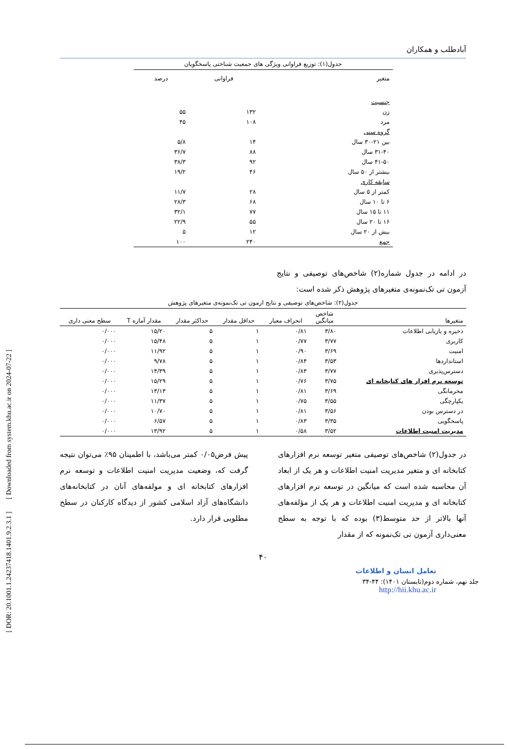[ DOR: 20.1001.1.24237418.1401.9.2.3.1 ] [ Downloaded from system.khu.ac.ir on 2024-07-22 ]
آبادطلب و همکاران
جدول(۱): توزیع فراوانی ویژگی های جمعیت شناختی پاسخگویان
| متغیر | فراوانی | درصد |
| --- | --- | --- |
| جنسیت | | |
| زن | ۱۳۲ | ۵۵ |
| مرد | ۱۰۸ | ۴۵ |
| گروه سنی | | |
| بین ۲۱-۳۰ سال | ۱۴ | ۵/۸ |
| ۳۱-۴۰ سال | ۸۸ | ۳۶/۷ |
| ۴۱-۵۰ سال | ۹۲ | ۳۸/۳ |
| بیشتر از ۵۰ سال | ۴۶ | ۱۹/۲ |
| سابقه کاری | | |
| کمتر از ۵ سال | ۲۸ | ۱۱/۷ |
| ۶ تا ۱۰ سال | ۶۸ | ۲۸/۳ |
| ۱۱ تا ۱۵ سال | ۷۷ | ۳۲/۱ |
| ۱۶ تا ۲۰ سال | ۵۵ | ۲۲/۹ |
| بیش از ۲۰ سال | ۱۲ | ۵ |
| جمع | ۲۴۰ | ۱۰۰ |
در ادامه در جدول شماره(۲) شاخص‌های توصیفی و نتایج آزمون تی تک‌نمونه‌ی متغیرهای پژوهش ذکر شده است:
جدول(۲): شاخص‌های توصیفی و نتایج ازمون تی تک‌نمونه‌ی متغیرهای پژوهش
| متغیرها | شاخص میانگین | انحراف معیار | حداقل مقدار | حداکثر مقدار | مقدار آماره T | سطح معنی داری |
| --- | --- | --- | --- | --- | --- | --- |
| ذخیره و بازیابی اطلاعات | ۳/۸۰ | ۰/۸۱ | ۱ | ۵ | ۱۵/۲۰ | ۰/۰۰۰ |
| کاربری | ۳/۷۷ | ۰/۷۷ | ۱ | ۵ | ۱۵/۴۸ | ۰/۰۰۰ |
| امنیت | ۳/۶۹ | ۰/۹۰ | ۱ | ۵ | ۱۱/۹۲ | ۰/۰۰۰ |
| استانداردها | ۳/۵۳ | ۰/۸۴ | ۱ | ۵ | ۹/۷۸ | ۰/۰۰۰ |
| دسترس‌پذیری | ۳/۷۷ | ۰/۸۳ | ۱ | ۵ | ۱۴/۳۹ | ۰/۰۰۰ |
| توسعه نرم افزار های کتابخانه ای | ۳/۷۵ | ۰/۷۶ | ۱ | ۵ | ۱۵/۲۹ | ۰/۰۰۰ |
| محرمانگی | ۳/۶۹ | ۰/۸۱ | ۱ | ۵ | ۱۳/۱۳ | ۰/۰۰۰ |
| یکپارچگی | ۳/۵۵ | ۰/۷۵ | ۱ | ۵ | ۱۱/۳۷ | ۰/۰۰۰ |
| در دسترس بودن | ۳/۵۶ | ۰/۸۱ | ۱ | ۵ | ۱۰/۷۰ | ۰/۰۰۰ |
| پاسخگویی | ۳/۳۵ | ۰/۸۳ | ۱ | ۵ | ۶/۵۷ | ۰/۰۰۰ |
| مدیریت امنیت اطلاعات | ۳/۵۲ | ۰/۵۸ | ۱ | ۵ | ۱۳/۹۲ | ۰/۰۰۰ |
در جدول(۲) شاخص‌های توصیفی متغیر توسعه نرم افزارهای کتابخانه ای و متغیر مدیریت امنیت اطلاعات و هر یک از ابعاد آن محاسبه شده است که میانگین در توسعه نرم افزارهای کتابخانه ای و مدیریت امنیت اطلاعات و هر یک از مؤلفه‌های آنها بالاتر از حد متوسط(۳) بوده که با توجه به سطح معنی‌داری آزمون تی تک‌نمونه که از مقدار
پیش فرض۰/۰۵ کمتر می‌باشد، با اطمینان ۹۵٪ می‌توان نتیجه گرفت که، وضعیت مدیریت امنیت اطلاعات و توسعه نرم افزارهای کتابخانه ای و مولفه‌های آنان در کتابخانه‌های دانشگاه‌های آزاد اسلامی کشور از دیدگاه کارکنان در سطح مطلوبی قرار دارد.
۴۰
تعامل انسان و اطلاعات
جلد نهم، شماره دوم(تابستان ۱۴۰۱): ۴۴-۳۴
http://hii.khu.ac.ir